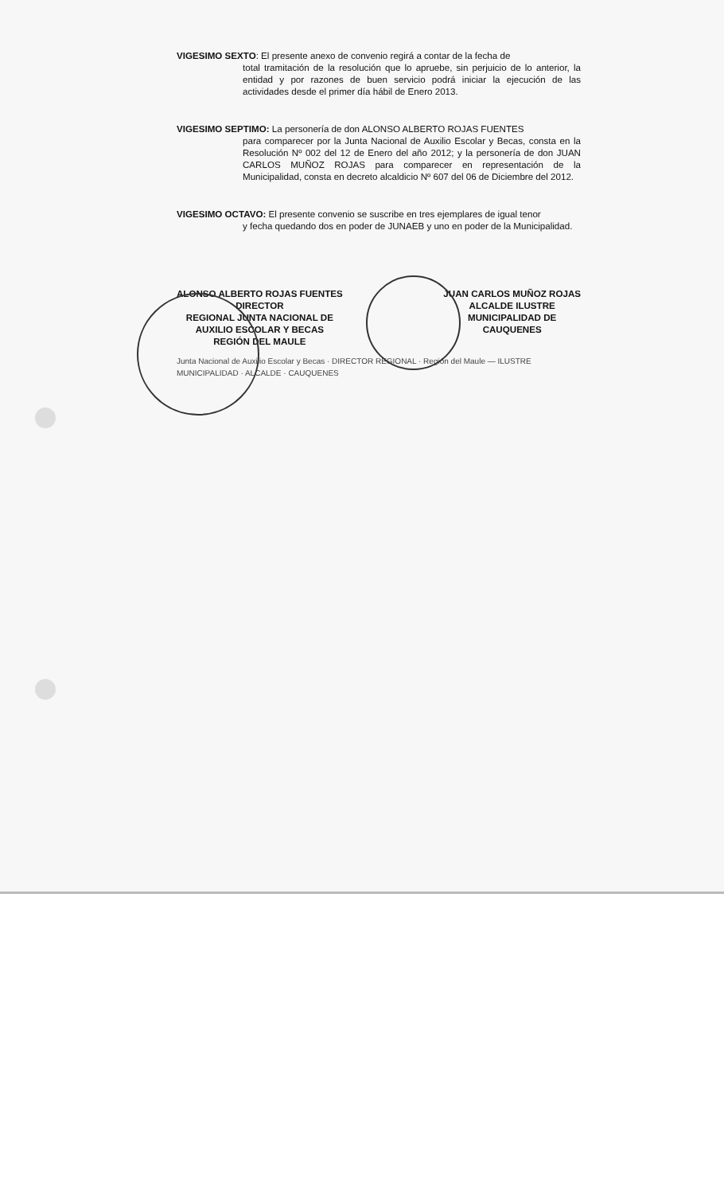VIGESIMO SEXTO: El presente anexo de convenio regirá a contar de la fecha de
total tramitación de la resolución que lo apruebe, sin perjuicio de lo anterior, la entidad y por razones de buen servicio podrá iniciar la ejecución de las actividades desde el primer día hábil de Enero 2013.
VIGESIMO SEPTIMO: La personería de don ALONSO ALBERTO ROJAS FUENTES
para comparecer por la Junta Nacional de Auxilio Escolar y Becas, consta en la Resolución Nº 002 del 12 de Enero del año 2012; y la personería de don JUAN CARLOS MUÑOZ ROJAS para comparecer en representación de la Municipalidad, consta en decreto alcaldicio Nº 607 del 06 de Diciembre del 2012.
VIGESIMO OCTAVO: El presente convenio se suscribe en tres ejemplares de igual tenor
y fecha quedando dos en poder de JUNAEB y uno en poder de la Municipalidad.
ALONSO ALBERTO ROJAS FUENTES
DIRECTOR
REGIONAL JUNTA NACIONAL DE
AUXILIO ESCOLAR Y BECAS
REGIÓN DEL MAULE
JUAN CARLOS MUÑOZ ROJAS
ALCALDE ILUSTRE
MUNICIPALIDAD DE
CAUQUENES
Junta Nacional de Auxilio Escolar y Becas · DIRECTOR REGIONAL · Región del Maule — ILUSTRE MUNICIPALIDAD · ALCALDE · CAUQUENES